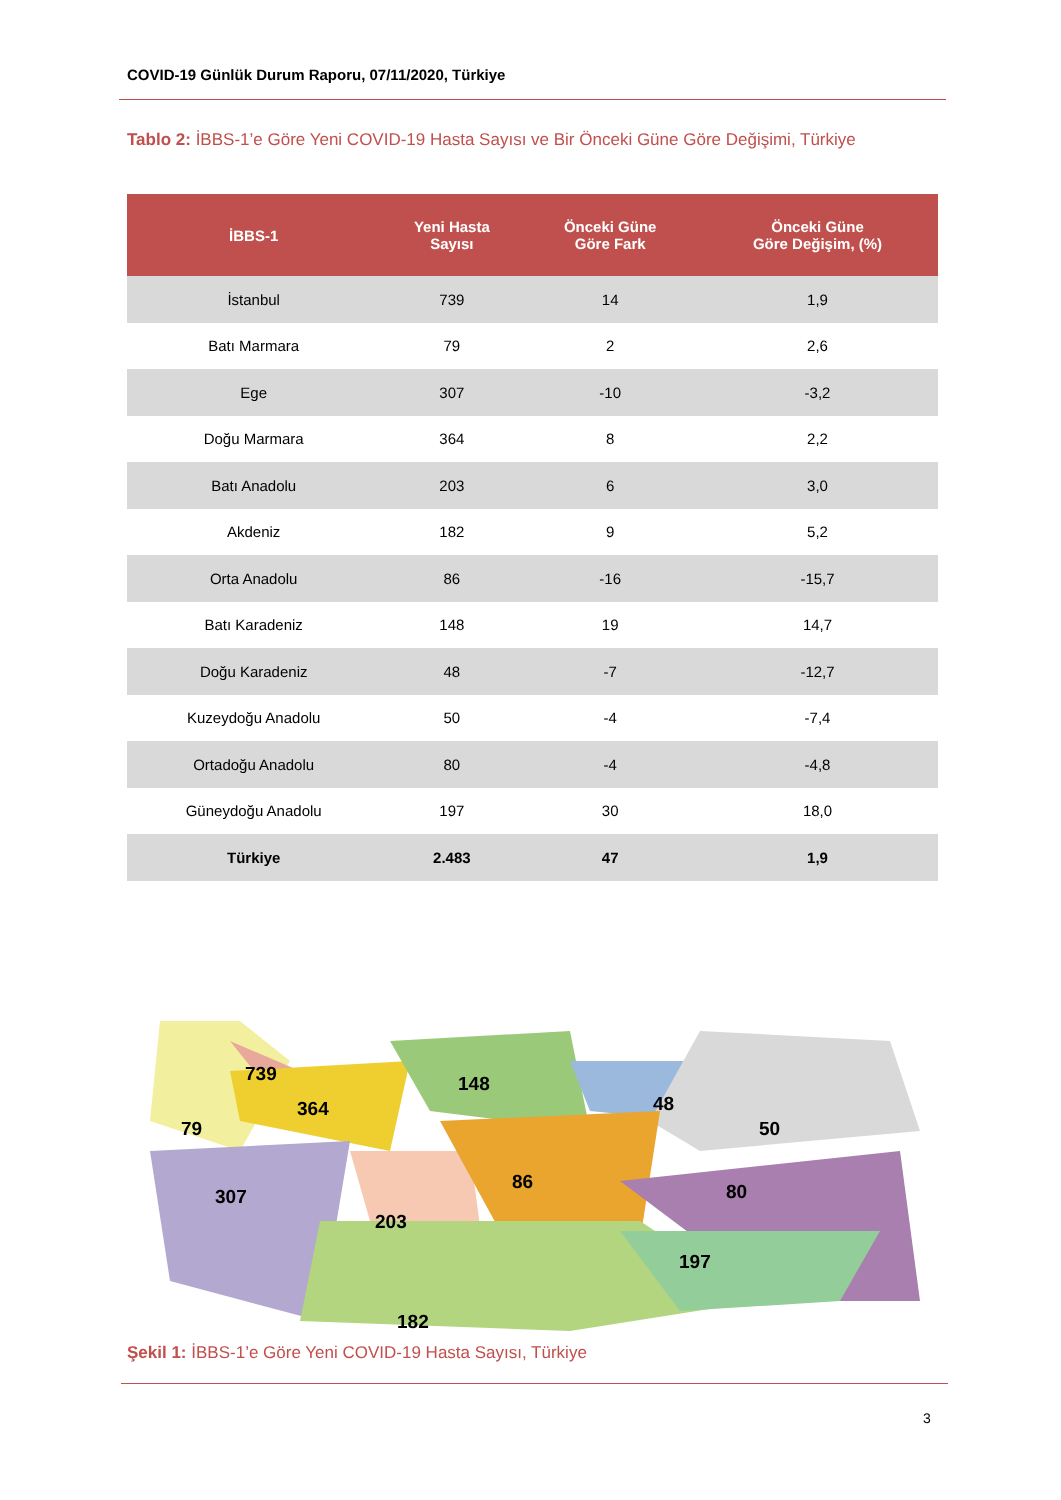COVID-19 Günlük Durum Raporu, 07/11/2020, Türkiye
Tablo 2: İBBS-1’e Göre Yeni COVID-19 Hasta Sayısı ve Bir Önceki Güne Göre Değişimi, Türkiye
| İBBS-1 | Yeni Hasta Sayısı | Önceki Güne Göre Fark | Önceki Güne Göre Değişim, (%) |
| --- | --- | --- | --- |
| İstanbul | 739 | 14 | 1,9 |
| Batı Marmara | 79 | 2 | 2,6 |
| Ege | 307 | -10 | -3,2 |
| Doğu Marmara | 364 | 8 | 2,2 |
| Batı Anadolu | 203 | 6 | 3,0 |
| Akdeniz | 182 | 9 | 5,2 |
| Orta Anadolu | 86 | -16 | -15,7 |
| Batı Karadeniz | 148 | 19 | 14,7 |
| Doğu Karadeniz | 48 | -7 | -12,7 |
| Kuzeydoğu Anadolu | 50 | -4 | -7,4 |
| Ortadoğu Anadolu | 80 | -4 | -4,8 |
| Güneydoğu Anadolu | 197 | 30 | 18,0 |
| Türkiye | 2.483 | 47 | 1,9 |
739 148
364 48
79 50
307
86 80
203
197
182
Şekil 1: İBBS-1’e Göre Yeni COVID-19 Hasta Sayısı, Türkiye
3